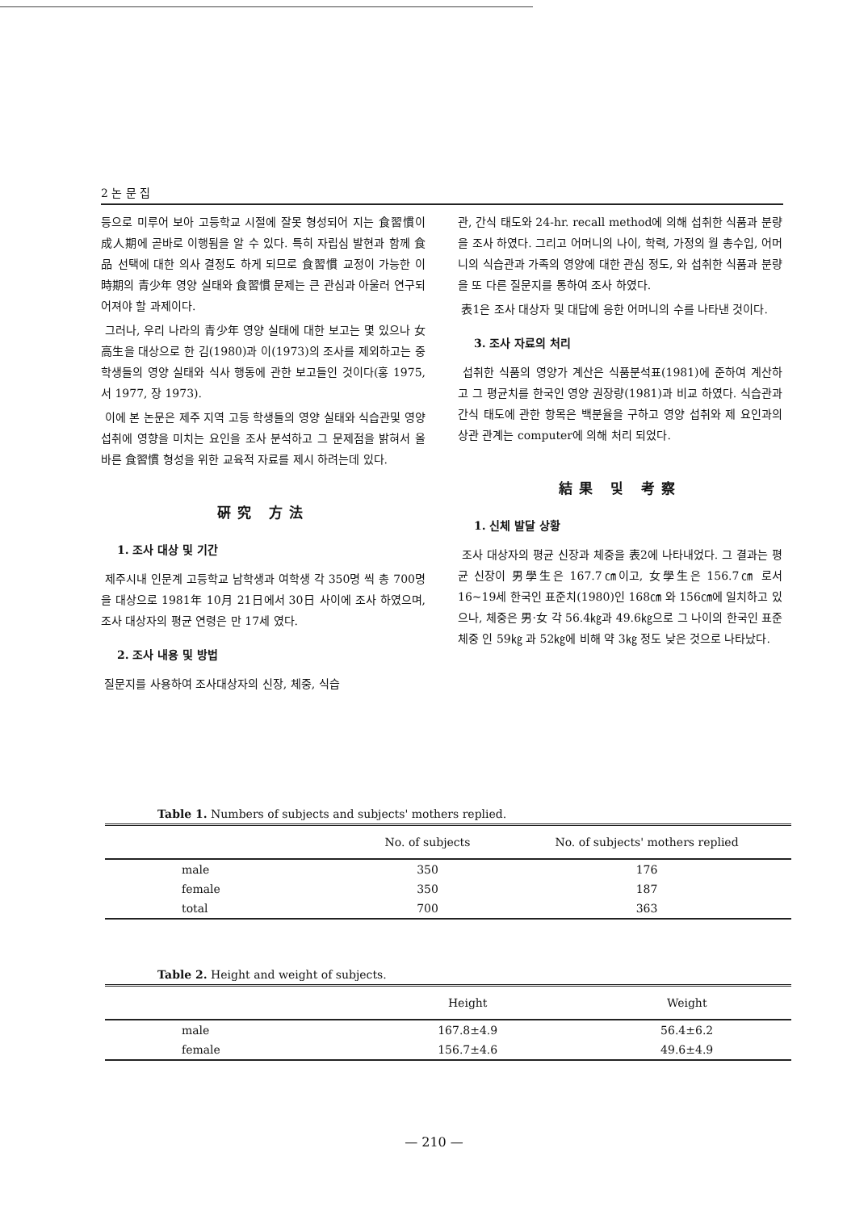2 논 문 집
등으로 미루어 보아 고등학교 시절에 잘못 형성되어 지는 食習慣이 成人期에 곧바로 이행됨을 알 수 있다. 특히 자립심 발현과 함께 食品 선택에 대한 의사 결정도 하게 되므로 食習慣 교정이 가능한 이 時期의 青少年 영양 실태와 食習慣 문제는 큰 관심과 아울러 연구되어져야 할 과제이다.
그러나, 우리 나라의 青少年 영양 실태에 대한 보고는 몇 있으나 女高生을 대상으로 한 김(1980)과 이(1973)의 조사를 제외하고는 중학생들의 영양 실태와 식사 행동에 관한 보고들인 것이다(홍 1975, 서 1977, 장 1973).
이에 본 논문은 제주 지역 고등 학생들의 영양 실태와 식습관및 영양 섭취에 영향을 미치는 요인을 조사 분석하고 그 문제점을 밝혀서 올바른 食習慣 형성을 위한 교육적 자료를 제시 하려는데 있다.
硏究 方法
1. 조사 대상 및 기간
제주시내 인문계 고등학교 남학생과 여학생 각 350명 씩 총 700명을 대상으로 1981年 10月 21日에서 30日 사이에 조사 하였으며, 조사 대상자의 평균 연령은 만 17세 였다.
2. 조사 내용 및 방법
질문지를 사용하여 조사대상자의 신장, 체중, 식습
관, 간식 태도와 24-hr. recall method에 의해 섭취한 식품과 분량을 조사 하였다. 그리고 어머니의 나이, 학력, 가정의 월 총수입, 어머니의 식습관과 가족의 영양에 대한 관심 정도, 와 섭취한 식품과 분량을 또 다른 질문지를 통하여 조사 하였다.
表1은 조사 대상자 및 대답에 응한 어머니의 수를 나타낸 것이다.
3. 조사 자료의 처리
섭취한 식품의 영양가 계산은 식품분석표(1981)에 준하여 계산하고 그 평균치를 한국인 영양 권장량(1981)과 비교 하였다. 식습관과 간식 태도에 관한 항목은 백분율을 구하고 영양 섭취와 제 요인과의 상관 관계는 computer에 의해 처리 되었다.
結果 및 考察
1. 신체 발달 상황
조사 대상자의 평균 신장과 체중을 表2에 나타내었다. 그 결과는 평균 신장이 男學生은 167.7㎝이고, 女學生은 156.7㎝ 로서 16~19세 한국인 표준치(1980)인 168㎝ 와 156㎝에 일치하고 있으나, 체중은 男·女 각 56.4㎏과 49.6㎏으로 그 나이의 한국인 표준 체중 인 59㎏ 과 52㎏에 비해 약 3㎏ 정도 낮은 것으로 나타났다.
Table 1. Numbers of subjects and subjects' mothers replied.
| | No. of subjects | No. of subjects' mothers replied |
| --- | --- | --- |
| male | 350 | 176 |
| female | 350 | 187 |
| total | 700 | 363 |
Table 2. Height and weight of subjects.
| | Height | Weight |
| --- | --- | --- |
| male | 167.8±4.9 | 56.4±6.2 |
| female | 156.7±4.6 | 49.6±4.9 |
— 210 —